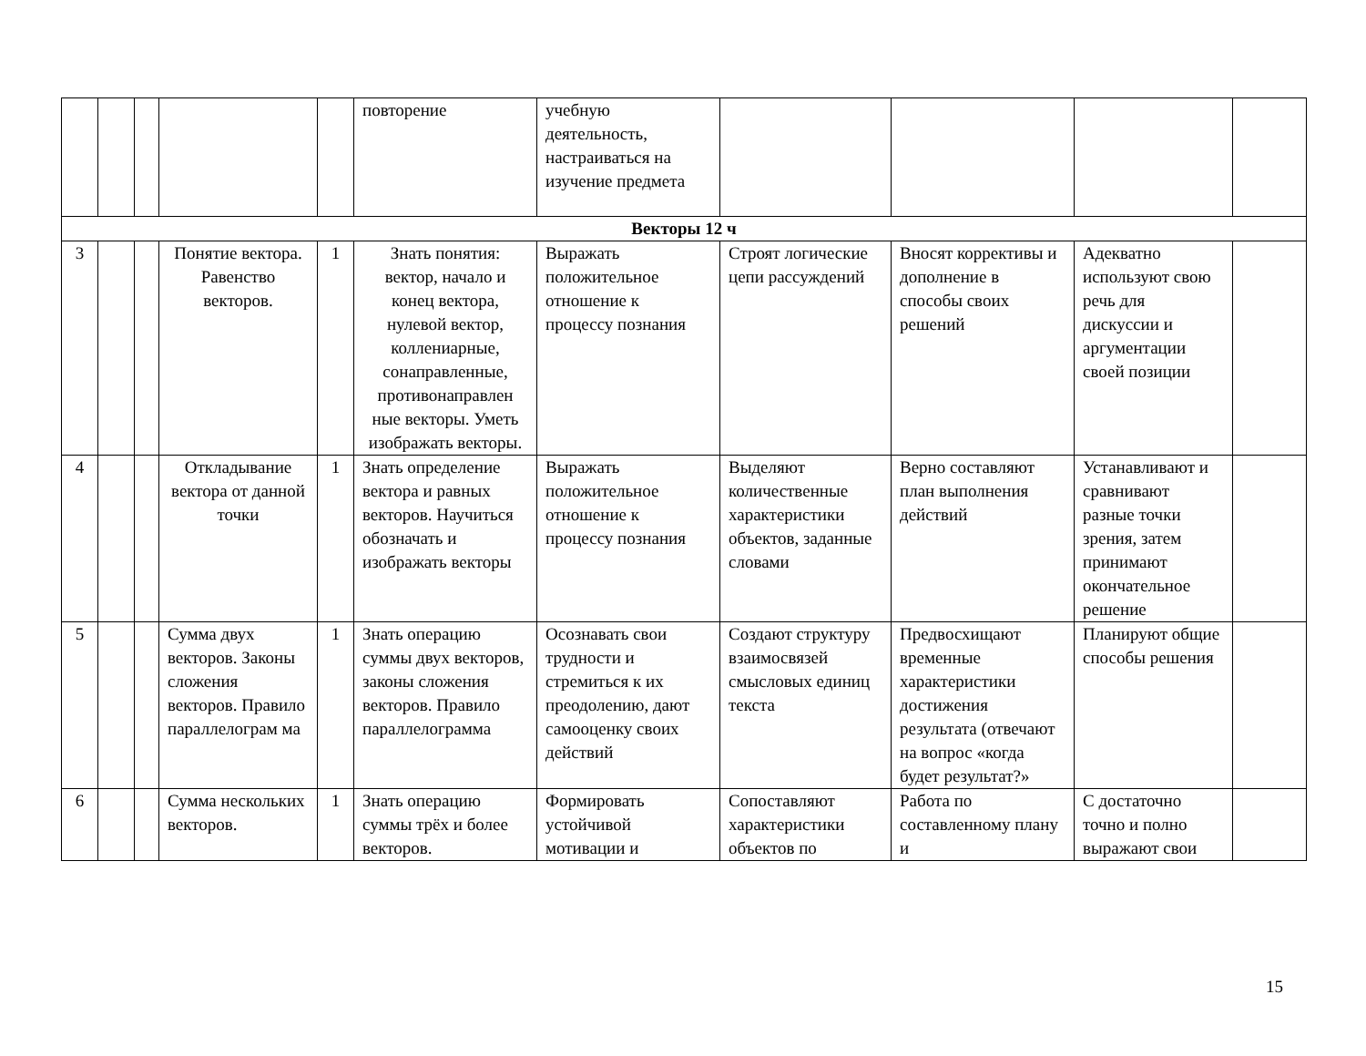| | | | | | повторение | учебную деятельность, настраиваться на изучение предмета | | | | |
| Векторы 12 ч | | | | | | | | | | |
| 3 | | | Понятие вектора. Равенство векторов. | 1 | Знать понятия: вектор, начало и конец вектора, нулевой вектор, коллениарные, сонаправленные, противонаправлен ные векторы. Уметь изображать векторы. | Выражать положительное отношение к процессу познания | Строят логические цепи рассуждений | Вносят коррективы и дополнение в способы своих решений | Адекватно используют свою речь для дискуссии и аргументации своей позиции | |
| 4 | | | Откладывание вектора от данной точки | 1 | Знать определение вектора и равных векторов. Научиться обозначать и изображать векторы | Выражать положительное отношение к процессу познания | Выделяют количественные характеристики объектов, заданные словами | Верно составляют план выполнения действий | Устанавливают и сравнивают разные точки зрения, затем принимают окончательное решение | |
| 5 | | | Сумма двух векторов. Законы сложения векторов. Правило параллелограм ма | 1 | Знать операцию суммы двух векторов, законы сложения векторов. Правило параллелограмма | Осознавать свои трудности и стремиться к их преодолению, дают самооценку своих действий | Создают структуру взаимосвязей смысловых единиц текста | Предвосхищают временные характеристики достижения результата (отвечают на вопрос «когда будет результат?» | Планируют общие способы решения | |
| 6 | | | Сумма нескольких векторов. | 1 | Знать операцию суммы трёх и более векторов. | Формировать устойчивой мотивации и | Сопоставляют характеристики объектов по | Работа по составленному плану и | С достаточно точно и полно выражают свои | |
15